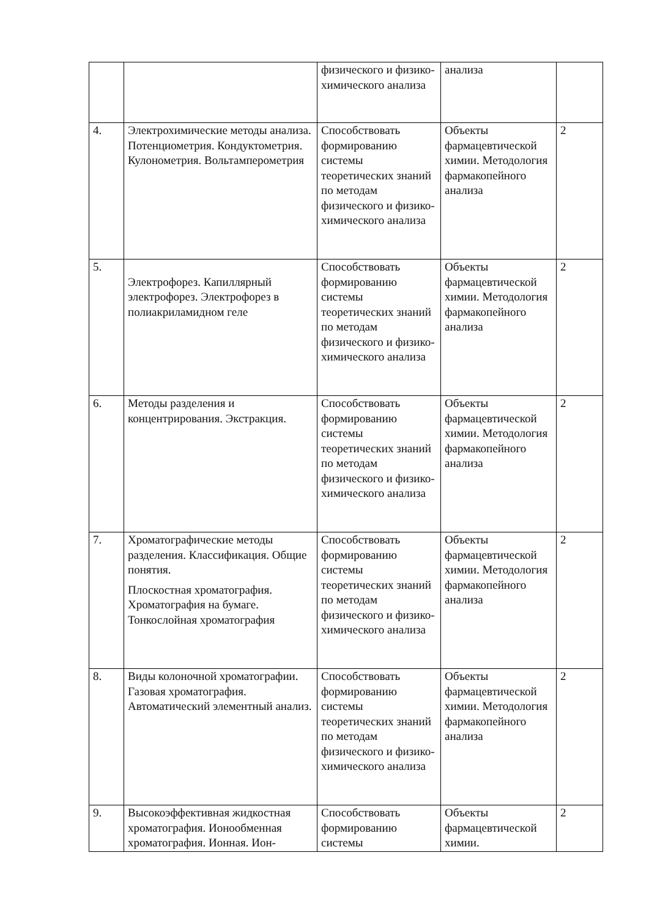| | | физического и физико-химического анализа | анализа | |
| 4. | Электрохимические методы анализа. Потенциометрия. Кондуктометрия. Кулонометрия. Вольтамперометрия | Способствовать формированию системы теоретических знаний по методам физического и физико-химического анализа | Объекты фармацевтической химии. Методология фармакопейного анализа | 2 |
| 5. | Электрофорез. Капиллярный электрофорез. Электрофорез в полиакриламидном геле | Способствовать формированию системы теоретических знаний по методам физического и физико-химического анализа | Объекты фармацевтической химии. Методология фармакопейного анализа | 2 |
| 6. | Методы разделения и концентрирования. Экстракция. | Способствовать формированию системы теоретических знаний по методам физического и физико-химического анализа | Объекты фармацевтической химии. Методология фармакопейного анализа | 2 |
| 7. | Хроматографические методы разделения. Классификация. Общие понятия. Плоскостная хроматография. Хроматография на бумаге. Тонкослойная хроматография | Способствовать формированию системы теоретических знаний по методам физического и физико-химического анализа | Объекты фармацевтической химии. Методология фармакопейного анализа | 2 |
| 8. | Виды колоночной хроматографии. Газовая хроматография. Автоматический элементный анализ. | Способствовать формированию системы теоретических знаний по методам физического и физико-химического анализа | Объекты фармацевтической химии. Методология фармакопейного анализа | 2 |
| 9. | Высокоэффективная жидкостная хроматография. Ионообменная хроматография. Ионная. Ион- | Способствовать формированию системы | Объекты фармацевтической химии. | 2 |